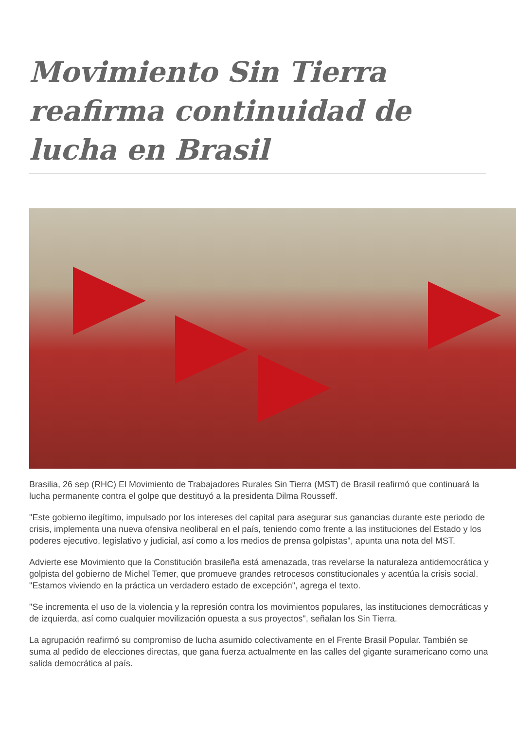Movimiento Sin Tierra reafirma continuidad de lucha en Brasil
Brasilia, 26 sep (RHC) El Movimiento de Trabajadores Rurales Sin Tierra (MST) de Brasil reafirmó que continuará la lucha permanente contra el golpe que destituyó a la presidenta Dilma Rousseff.
"Este gobierno ilegítimo, impulsado por los intereses del capital para asegurar sus ganancias durante este periodo de crisis, implementa una nueva ofensiva neoliberal en el país, teniendo como frente a las instituciones del Estado y los poderes ejecutivo, legislativo y judicial, así como a los medios de prensa golpistas", apunta una nota del MST.
Advierte ese Movimiento que la Constitución brasileña está amenazada, tras revelarse la naturaleza antidemocrática y golpista del gobierno de Michel Temer, que promueve grandes retrocesos constitucionales y acentúa la crisis social. "Estamos viviendo en la práctica un verdadero estado de excepción", agrega el texto.
"Se incrementa el uso de la violencia y la represión contra los movimientos populares, las instituciones democráticas y de izquierda, así como cualquier movilización opuesta a sus proyectos", señalan los Sin Tierra.
La agrupación reafirmó su compromiso de lucha asumido colectivamente en el Frente Brasil Popular. También se suma al pedido de elecciones directas, que gana fuerza actualmente en las calles del gigante suramericano como una salida democrática al país.